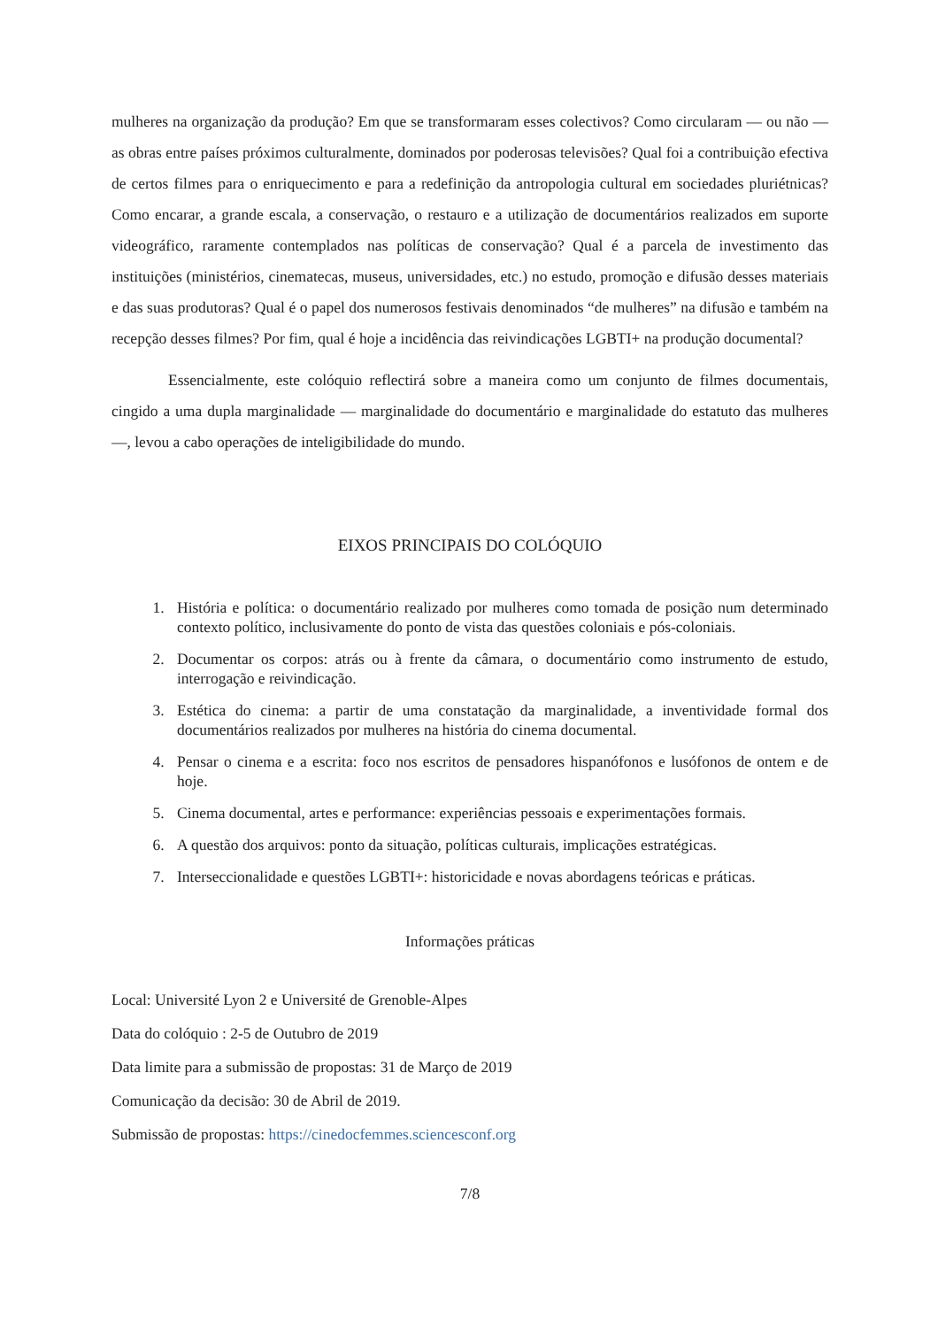mulheres na organização da produção? Em que se transformaram esses colectivos? Como circularam — ou não — as obras entre países próximos culturalmente, dominados por poderosas televisões? Qual foi a contribuição efectiva de certos filmes para o enriquecimento e para a redefinição da antropologia cultural em sociedades pluriétnicas? Como encarar, a grande escala, a conservação, o restauro e a utilização de documentários realizados em suporte videográfico, raramente contemplados nas políticas de conservação? Qual é a parcela de investimento das instituições (ministérios, cinematecas, museus, universidades, etc.) no estudo, promoção e difusão desses materiais e das suas produtoras? Qual é o papel dos numerosos festivais denominados “de mulheres” na difusão e também na recepção desses filmes? Por fim, qual é hoje a incidência das reivindicações LGBTI+ na produção documental?
Essencialmente, este colóquio reflectirá sobre a maneira como um conjunto de filmes documentais, cingido a uma dupla marginalidade — marginalidade do documentário e marginalidade do estatuto das mulheres —, levou a cabo operações de inteligibilidade do mundo.
EIXOS PRINCIPAIS DO COLÓQUIO
1. História e política: o documentário realizado por mulheres como tomada de posição num determinado contexto político, inclusivamente do ponto de vista das questões coloniais e pós-coloniais.
2. Documentar os corpos: atrás ou à frente da câmara, o documentário como instrumento de estudo, interrogação e reivindicação.
3. Estética do cinema: a partir de uma constatação da marginalidade, a inventividade formal dos documentários realizados por mulheres na história do cinema documental.
4. Pensar o cinema e a escrita: foco nos escritos de pensadores hispanófonos e lusófonos de ontem e de hoje.
5. Cinema documental, artes e performance: experiências pessoais e experimentações formais.
6. A questão dos arquivos: ponto da situação, políticas culturais, implicações estratégicas.
7. Interseccionalidade e questões LGBTI+: historicidade e novas abordagens teóricas e práticas.
Informações práticas
Local: Université Lyon 2 e Université de Grenoble-Alpes
Data do colóquio : 2-5 de Outubro de 2019
Data limite para a submissão de propostas: 31 de Março de 2019
Comunicação da decisão: 30 de Abril de 2019.
Submissão de propostas: https://cinedocfemmes.sciencesconf.org
7/8